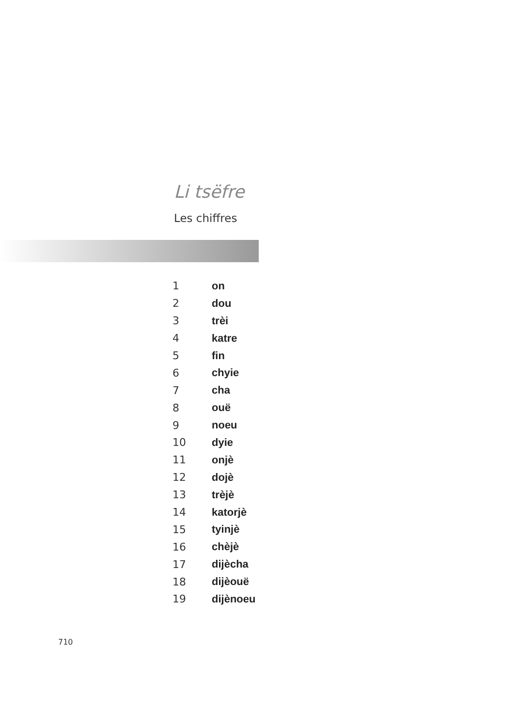Li tsëfre
Les chiffres
| 1 | on |
| 2 | dou |
| 3 | trèi |
| 4 | katre |
| 5 | fin |
| 6 | chyie |
| 7 | cha |
| 8 | ouë |
| 9 | noeu |
| 10 | dyie |
| 11 | onjè |
| 12 | dojè |
| 13 | trèjè |
| 14 | katorjè |
| 15 | tyinjè |
| 16 | chèjè |
| 17 | dijècha |
| 18 | dijèouë |
| 19 | dijènoeu |
710